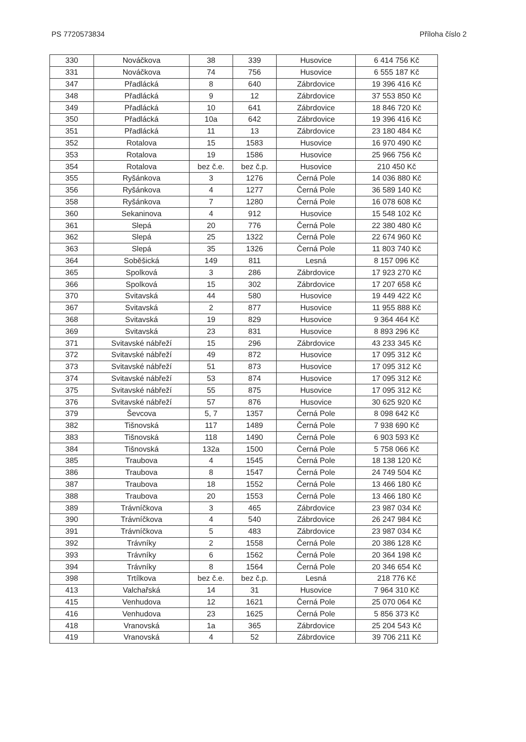PS 7720573834 Příloha číslo 2
| 330 | Nováčkova | 38 | 339 | Husovice | 6 414 756 Kč |
| 331 | Nováčkova | 74 | 756 | Husovice | 6 555 187 Kč |
| 347 | Přadlácká | 8 | 640 | Zábrdovice | 19 396 416 Kč |
| 348 | Přadlácká | 9 | 12 | Zábrdovice | 37 553 850 Kč |
| 349 | Přadlácká | 10 | 641 | Zábrdovice | 18 846 720 Kč |
| 350 | Přadlácká | 10a | 642 | Zábrdovice | 19 396 416 Kč |
| 351 | Přadlácká | 11 | 13 | Zábrdovice | 23 180 484 Kč |
| 352 | Rotalova | 15 | 1583 | Husovice | 16 970 490 Kč |
| 353 | Rotalova | 19 | 1586 | Husovice | 25 966 756 Kč |
| 354 | Rotalova | bez č.e. | bez č.p. | Husovice | 210 450 Kč |
| 355 | Ryšánkova | 3 | 1276 | Černá Pole | 14 036 880 Kč |
| 356 | Ryšánkova | 4 | 1277 | Černá Pole | 36 589 140 Kč |
| 358 | Ryšánkova | 7 | 1280 | Černá Pole | 16 078 608 Kč |
| 360 | Sekaninova | 4 | 912 | Husovice | 15 548 102 Kč |
| 361 | Slepá | 20 | 776 | Černá Pole | 22 380 480 Kč |
| 362 | Slepá | 25 | 1322 | Černá Pole | 22 674 960 Kč |
| 363 | Slepá | 35 | 1326 | Černá Pole | 11 803 740 Kč |
| 364 | Soběšická | 149 | 811 | Lesná | 8 157 096 Kč |
| 365 | Spolková | 3 | 286 | Zábrdovice | 17 923 270 Kč |
| 366 | Spolková | 15 | 302 | Zábrdovice | 17 207 658 Kč |
| 370 | Svitavská | 44 | 580 | Husovice | 19 449 422 Kč |
| 367 | Svitavská | 2 | 877 | Husovice | 11 955 888 Kč |
| 368 | Svitavská | 19 | 829 | Husovice | 9 364 464 Kč |
| 369 | Svitavská | 23 | 831 | Husovice | 8 893 296 Kč |
| 371 | Svitavské nábřeží | 15 | 296 | Zábrdovice | 43 233 345 Kč |
| 372 | Svitavské nábřeží | 49 | 872 | Husovice | 17 095 312 Kč |
| 373 | Svitavské nábřeží | 51 | 873 | Husovice | 17 095 312 Kč |
| 374 | Svitavské nábřeží | 53 | 874 | Husovice | 17 095 312 Kč |
| 375 | Svitavské nábřeží | 55 | 875 | Husovice | 17 095 312 Kč |
| 376 | Svitavské nábřeží | 57 | 876 | Husovice | 30 625 920 Kč |
| 379 | Ševcova | 5, 7 | 1357 | Černá Pole | 8 098 642 Kč |
| 382 | Tišnovská | 117 | 1489 | Černá Pole | 7 938 690 Kč |
| 383 | Tišnovská | 118 | 1490 | Černá Pole | 6 903 593 Kč |
| 384 | Tišnovská | 132a | 1500 | Černá Pole | 5 758 066 Kč |
| 385 | Traubova | 4 | 1545 | Černá Pole | 18 138 120 Kč |
| 386 | Traubova | 8 | 1547 | Černá Pole | 24 749 504 Kč |
| 387 | Traubova | 18 | 1552 | Černá Pole | 13 466 180 Kč |
| 388 | Traubova | 20 | 1553 | Černá Pole | 13 466 180 Kč |
| 389 | Trávníčkova | 3 | 465 | Zábrdovice | 23 987 034 Kč |
| 390 | Trávníčkova | 4 | 540 | Zábrdovice | 26 247 984 Kč |
| 391 | Trávníčkova | 5 | 483 | Zábrdovice | 23 987 034 Kč |
| 392 | Trávníky | 2 | 1558 | Černá Pole | 20 386 128 Kč |
| 393 | Trávníky | 6 | 1562 | Černá Pole | 20 364 198 Kč |
| 394 | Trávníky | 8 | 1564 | Černá Pole | 20 346 654 Kč |
| 398 | Trtílkova | bez č.e. | bez č.p. | Lesná | 218 776 Kč |
| 413 | Valchařská | 14 | 31 | Husovice | 7 964 310 Kč |
| 415 | Venhudova | 12 | 1621 | Černá Pole | 25 070 064 Kč |
| 416 | Venhudova | 23 | 1625 | Černá Pole | 5 856 373 Kč |
| 418 | Vranovská | 1a | 365 | Zábrdovice | 25 204 543 Kč |
| 419 | Vranovská | 4 | 52 | Zábrdovice | 39 706 211 Kč |